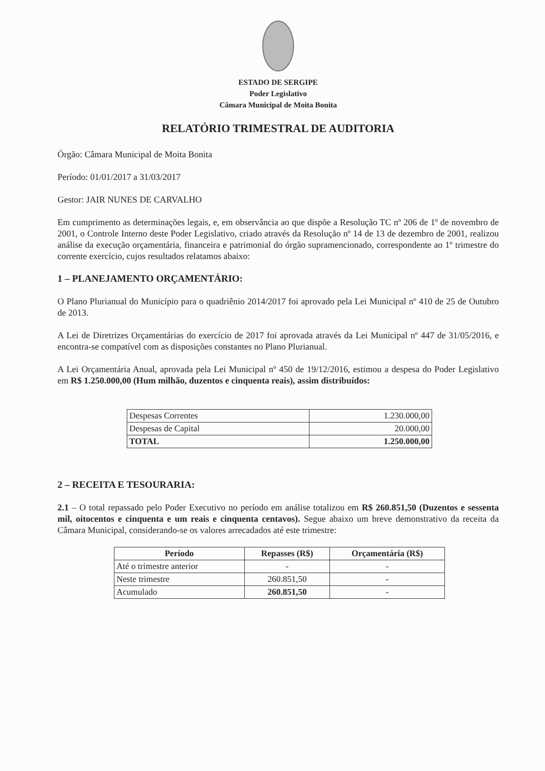ESTADO DE SERGIPE
Poder Legislativo
Câmara Municipal de Moita Bonita
RELATÓRIO TRIMESTRAL DE AUDITORIA
Órgão: Câmara Municipal de Moita Bonita
Período: 01/01/2017 a 31/03/2017
Gestor: JAIR NUNES DE CARVALHO
Em cumprimento as determinações legais, e, em observância ao que dispõe a Resolução TC nº 206 de 1º de novembro de 2001, o Controle Interno deste Poder Legislativo, criado através da Resolução nº 14 de 13 de dezembro de 2001, realizou análise da execução orçamentária, financeira e patrimonial do órgão supramencionado, correspondente ao 1º trimestre do corrente exercício, cujos resultados relatamos abaixo:
1 – PLANEJAMENTO ORÇAMENTÁRIO:
O Plano Plurianual do Município para o quadriênio 2014/2017 foi aprovado pela Lei Municipal nº 410 de 25 de Outubro de 2013.
A Lei de Diretrizes Orçamentárias do exercício de 2017 foi aprovada através da Lei Municipal nº 447 de 31/05/2016, e encontra-se compatível com as disposições constantes no Plano Plurianual.
A Lei Orçamentária Anual, aprovada pela Lei Municipal nº 450 de 19/12/2016, estimou a despesa do Poder Legislativo em R$ 1.250.000,00 (Hum milhão, duzentos e cinquenta reais), assim distribuídos:
| Despesas Correntes | 1.230.000,00 |
| Despesas de Capital | 20.000,00 |
| TOTAL | 1.250.000,00 |
2 – RECEITA E TESOURARIA:
2.1 – O total repassado pelo Poder Executivo no período em análise totalizou em R$ 260.851,50 (Duzentos e sessenta mil, oitocentos e cinquenta e um reais e cinquenta centavos). Segue abaixo um breve demonstrativo da receita da Câmara Municipal, considerando-se os valores arrecadados até este trimestre:
| Período | Repasses (R$) | Orçamentária (R$) |
| --- | --- | --- |
| Até o trimestre anterior | - | - |
| Neste trimestre | 260.851,50 | - |
| Acumulado | 260.851,50 | - |